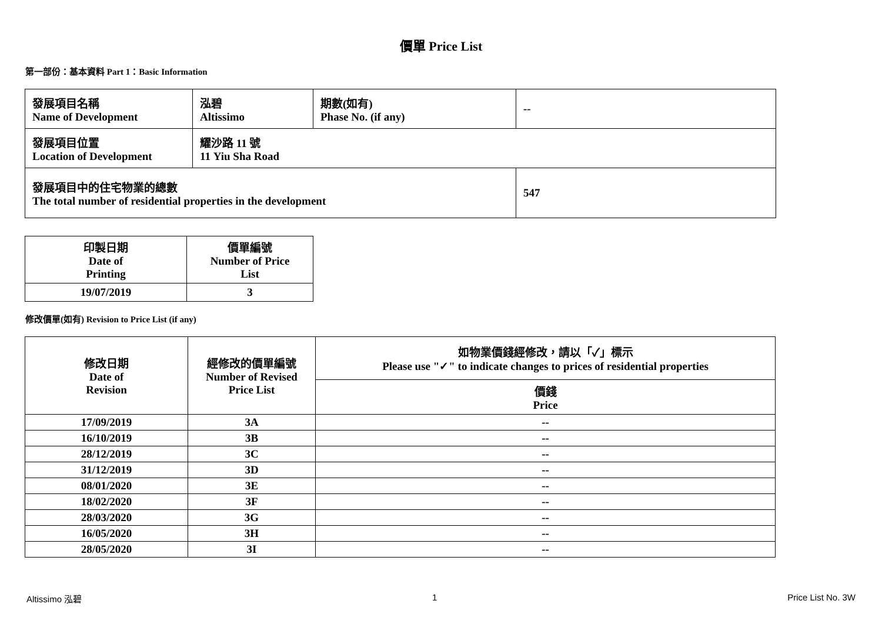價單 Price List
第一部份：基本資料 Part 1：Basic Information
| 發展項目名稱 Name of Development | 泓碧 Altissimo | 期數(如有) Phase No. (if any) | -- |
| 發展項目位置 Location of Development | 耀沙路 11 號 11 Yiu Sha Road | | |
| 發展項目中的住宅物業的總數 The total number of residential properties in the development | | | 547 |
| 印製日期 Date of Printing | 價單編號 Number of Price List |
| 19/07/2019 | 3 |
修改價單(如有) Revision to Price List (if any)
| 修改日期 Date of Revision | 經修改的價單編號 Number of Revised Price List | 如物業價錢經修改，請以「✓」標示 Please use "✓" to indicate changes to prices of residential properties |
| | | 價錢 Price |
| 17/09/2019 | 3A | -- |
| 16/10/2019 | 3B | -- |
| 28/12/2019 | 3C | -- |
| 31/12/2019 | 3D | -- |
| 08/01/2020 | 3E | -- |
| 18/02/2020 | 3F | -- |
| 28/03/2020 | 3G | -- |
| 16/05/2020 | 3H | -- |
| 28/05/2020 | 3I | -- |
Altissimo 泓碧 1 Price List No. 3W